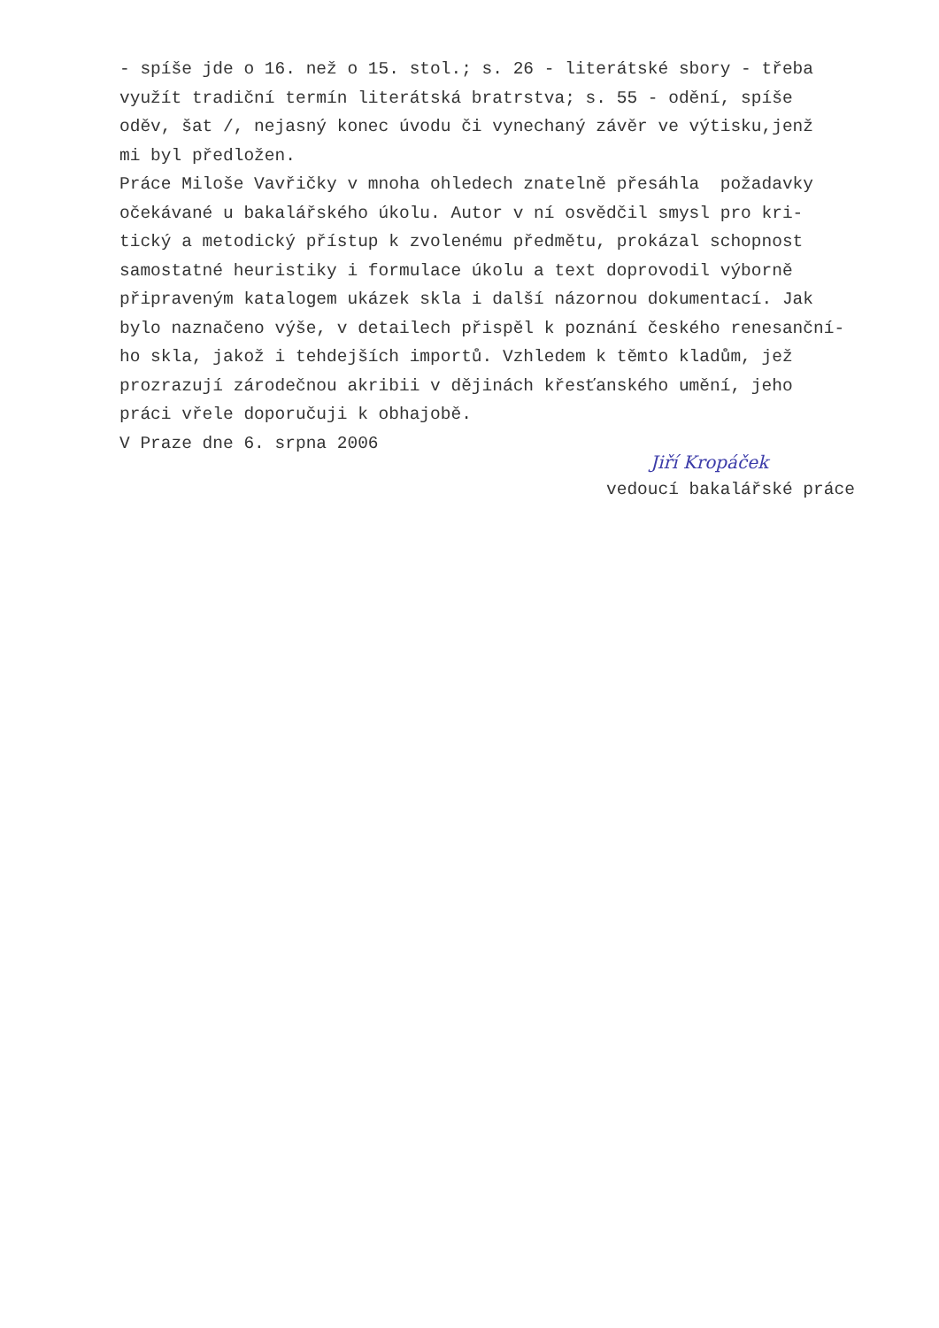- spíše jde o 16. než o 15. stol.; s. 26 - literátské sbory - třeba využít tradiční termín literátská bratrstva; s. 55 - odění, spíše oděv, šat /, nejasný konec úvodu či vynechaný závěr ve výtisku,jenž mi byl předložen. Práce Miloše Vavřičky v mnoha ohledech znatelně přesáhla požadavky očekávané u bakalářského úkolu. Autor v ní osvědčil smysl pro kri- tický a metodický přístup k zvolenému předmětu, prokázal schopnost samostatné heuristiky i formulace úkolu a text doprovodil výborně připraveným katalogem ukázek skla i další názornou dokumentací. Jak bylo naznačeno výše, v detailech přispěl k poznání českého renesanční- ho skla, jakož i tehdejších importů. Vzhledem k těmto kladům, jež prozrazují zárodečnou akribii v dějinách křesťanského umění, jeho práci vřele doporučuji k obhajobě. V Praze dne 6. srpna 2006
Jiří Kropáček
vedoucí bakalářské práce